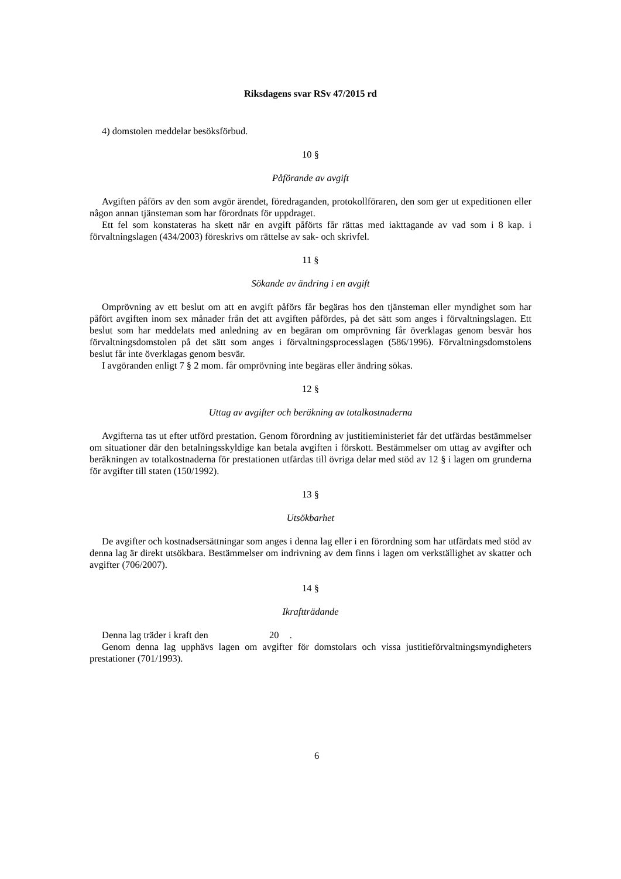Riksdagens svar RSv 47/2015 rd
4) domstolen meddelar besöksförbud.
10 §
Påförande av avgift
Avgiften påförs av den som avgör ärendet, föredraganden, protokollföraren, den som ger ut expeditionen eller någon annan tjänsteman som har förordnats för uppdraget.
Ett fel som konstateras ha skett när en avgift påförts får rättas med iakttagande av vad som i 8 kap. i förvaltningslagen (434/2003) föreskrivs om rättelse av sak- och skrivfel.
11 §
Sökande av ändring i en avgift
Omprövning av ett beslut om att en avgift påförs får begäras hos den tjänsteman eller myndighet som har påfört avgiften inom sex månader från det att avgiften påfördes, på det sätt som anges i förvaltningslagen. Ett beslut som har meddelats med anledning av en begäran om omprövning får överklagas genom besvär hos förvaltningsdomstolen på det sätt som anges i förvaltningsprocesslagen (586/1996). Förvaltningsdomstolens beslut får inte överklagas genom besvär.
I avgöranden enligt 7 § 2 mom. får omprövning inte begäras eller ändring sökas.
12 §
Uttag av avgifter och beräkning av totalkostnaderna
Avgifterna tas ut efter utförd prestation. Genom förordning av justitieministeriet får det utfärdas bestämmelser om situationer där den betalningsskyldige kan betala avgiften i förskott. Bestämmelser om uttag av avgifter och beräkningen av totalkostnaderna för prestationen utfärdas till övriga delar med stöd av 12 § i lagen om grunderna för avgifter till staten (150/1992).
13 §
Utsökbarhet
De avgifter och kostnadsersättningar som anges i denna lag eller i en förordning som har utfärdats med stöd av denna lag är direkt utsökbara. Bestämmelser om indrivning av dem finns i lagen om verkställighet av skatter och avgifter (706/2007).
14 §
Ikraftträdande
Denna lag träder i kraft den 20 .
Genom denna lag upphävs lagen om avgifter för domstolars och vissa justitieförvaltningsmyndigheters prestationer (701/1993).
6